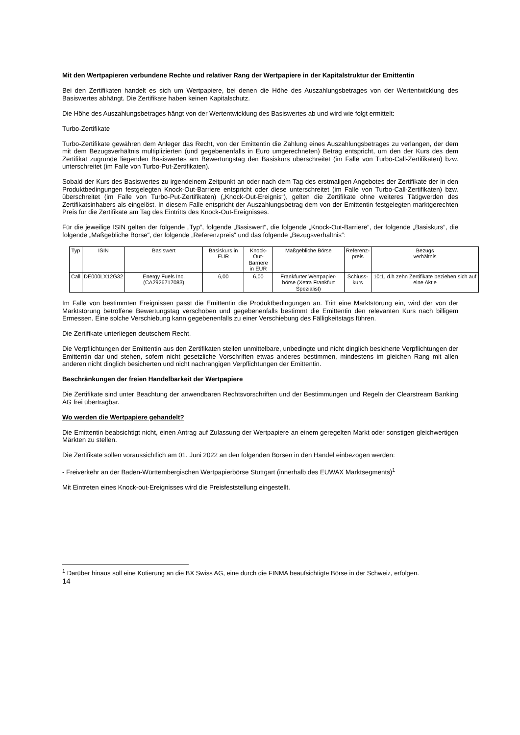Mit den Wertpapieren verbundene Rechte und relativer Rang der Wertpapiere in der Kapitalstruktur der Emittentin
Bei den Zertifikaten handelt es sich um Wertpapiere, bei denen die Höhe des Auszahlungsbetrages von der Wertentwicklung des Basiswertes abhängt. Die Zertifikate haben keinen Kapitalschutz.
Die Höhe des Auszahlungsbetrages hängt von der Wertentwicklung des Basiswertes ab und wird wie folgt ermittelt:
Turbo-Zertifikate
Turbo-Zertifikate gewähren dem Anleger das Recht, von der Emittentin die Zahlung eines Auszahlungsbetrages zu verlangen, der dem mit dem Bezugsverhältnis multiplizierten (und gegebenenfalls in Euro umgerechneten) Betrag entspricht, um den der Kurs des dem Zertifikat zugrunde liegenden Basiswertes am Bewertungstag den Basiskurs überschreitet (im Falle von Turbo-Call-Zertifikaten) bzw. unterschreitet (im Falle von Turbo-Put-Zertifikaten).
Sobald der Kurs des Basiswertes zu irgendeinem Zeitpunkt an oder nach dem Tag des erstmaligen Angebotes der Zertifikate der in den Produktbedingungen festgelegten Knock-Out-Barriere entspricht oder diese unterschreitet (im Falle von Turbo-Call-Zertifikaten) bzw. überschreitet (im Falle von Turbo-Put-Zertifikaten) („Knock-Out-Ereignis“), gelten die Zertifikate ohne weiteres Tätigwerden des Zertifikatsinhabers als eingelöst. In diesem Falle entspricht der Auszahlungsbetrag dem von der Emittentin festgelegten marktgerechten Preis für die Zertifikate am Tag des Eintritts des Knock-Out-Ereignisses.
Für die jeweilige ISIN gelten der folgende „Typ“, folgende „Basiswert“, die folgende „Knock-Out-Barriere“, der folgende „Basiskurs“, die folgende „Maßgebliche Börse“, der folgende „Referenzpreis“ und das folgende „Bezugsverhältnis“:
| Typ | ISIN | Basiswert | Basiskurs in EUR | Knock-Out- Barriere in EUR | Maßgebliche Börse | Referenz- preis | Bezugs verhältnis |
| Call | DE000LX12G32 | Energy Fuels Inc. (CA2926717083) | 6,00 | 6,00 | Frankfurter Wertpapier- börse (Xetra Frankfurt Spezialist) | Schluss- kurs | 10:1, d.h zehn Zertifikate beziehen sich auf eine Aktie |
Im Falle von bestimmten Ereignissen passt die Emittentin die Produktbedingungen an. Tritt eine Marktstörung ein, wird der von der Marktstörung betroffene Bewertungstag verschoben und gegebenenfalls bestimmt die Emittentin den relevanten Kurs nach billigem Ermessen. Eine solche Verschiebung kann gegebenenfalls zu einer Verschiebung des Fälligkeitstags führen.
Die Zertifikate unterliegen deutschem Recht.
Die Verpflichtungen der Emittentin aus den Zertifikaten stellen unmittelbare, unbedingte und nicht dinglich besicherte Verpflichtungen der Emittentin dar und stehen, sofern nicht gesetzliche Vorschriften etwas anderes bestimmen, mindestens im gleichen Rang mit allen anderen nicht dinglich besicherten und nicht nachrangigen Verpflichtungen der Emittentin.
Beschränkungen der freien Handelbarkeit der Wertpapiere
Die Zertifikate sind unter Beachtung der anwendbaren Rechtsvorschriften und der Bestimmungen und Regeln der Clearstream Banking AG frei übertragbar.
Wo werden die Wertpapiere gehandelt?
Die Emittentin beabsichtigt nicht, einen Antrag auf Zulassung der Wertpapiere an einem geregelten Markt oder sonstigen gleichwertigen Märkten zu stellen.
Die Zertifikate sollen voraussichtlich am 01. Juni 2022 an den folgenden Börsen in den Handel einbezogen werden:
- Freiverkehr an der Baden-Württembergischen Wertpapierbörse Stuttgart (innerhalb des EUWAX Marktsegments)<sup>1</sup>
Mit Eintreten eines Knock-out-Ereignisses wird die Preisfeststellung eingestellt.
<sup>1</sup> Darüber hinaus soll eine Kotierung an die BX Swiss AG, eine durch die FINMA beaufsichtigte Börse in der Schweiz, erfolgen.
14